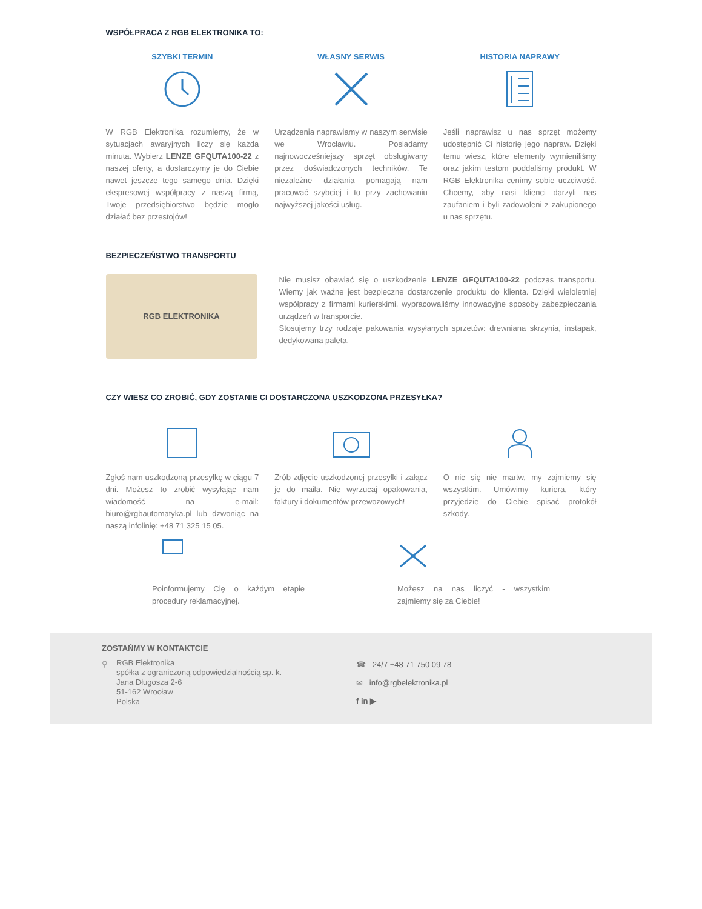WSPÓŁPRACA Z RGB ELEKTRONIKA TO:
SZYBKI TERMIN
W RGB Elektronika rozumiemy, że w sytuacjach awaryjnych liczy się każda minuta. Wybierz LENZE GFQUTA100-22 z naszej oferty, a dostarczymy je do Ciebie nawet jeszcze tego samego dnia. Dzięki ekspresowej współpracy z naszą firmą, Twoje przedsiębiorstwo będzie mogło działać bez przestojów!
WŁASNY SERWIS
Urządzenia naprawiamy w naszym serwisie we Wrocławiu. Posiadamy najnowocześniejszy sprzęt obsługiwany przez doświadczonych techników. Te niezależne działania pomagają nam pracować szybciej i to przy zachowaniu najwyższej jakości usług.
HISTORIA NAPRAWY
Jeśli naprawisz u nas sprzęt możemy udostępnić Ci historię jego napraw. Dzięki temu wiesz, które elementy wymieniliśmy oraz jakim testom poddaliśmy produkt. W RGB Elektronika cenimy sobie uczciwość. Chcemy, aby nasi klienci darzyli nas zaufaniem i byli zadowoleni z zakupionego u nas sprzętu.
BEZPIECZEŃSTWO TRANSPORTU
RGB ELEKTRONIKA
Nie musisz obawiać się o uszkodzenie LENZE GFQUTA100-22 podczas transportu. Wiemy jak ważne jest bezpieczne dostarczenie produktu do klienta. Dzięki wieloletniej współpracy z firmami kurierskimi, wypracowaliśmy innowacyjne sposoby zabezpieczania urządzeń w transporcie.
Stosujemy trzy rodzaje pakowania wysyłanych sprzetów: drewniana skrzynia, instapak, dedykowana paleta.
CZY WIESZ CO ZROBIĆ, GDY ZOSTANIE CI DOSTARCZONA USZKODZONA PRZESYŁKA?
Zgłoś nam uszkodzoną przesyłkę w ciągu 7 dni. Możesz to zrobić wysyłając nam wiadomość na e-mail: biuro@rgbautomatyka.pl lub dzwoniąc na naszą infolinię: +48 71 325 15 05.
Zrób zdjęcie uszkodzonej przesyłki i załącz je do maila. Nie wyrzucaj opakowania, faktury i dokumentów przewozowych!
O nic się nie martw, my zajmiemy się wszystkim. Umówimy kuriera, który przyjedzie do Ciebie spisać protokół szkody.
Poinformujemy Cię o każdym etapie procedury reklamacyjnej.
Możesz na nas liczyć - wszystkim zajmiemy się za Ciebie!
ZOSTAŃMY W KONTAKTCIE
⚲
RGB Elektronika
spółka z ograniczoną odpowiedzialnością sp. k.
Jana Długosza 2-6
51-162 Wrocław
Polska
☎ 24/7 +48 71 750 09 78
✉ info@rgbelektronika.pl
f in ▶